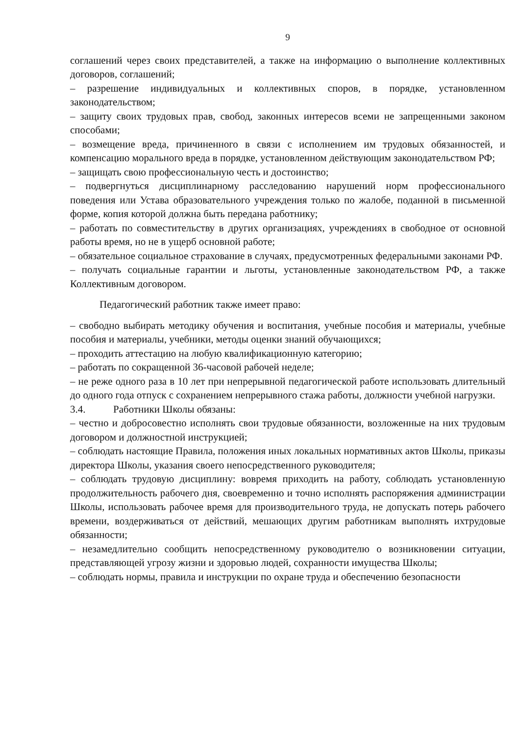9
соглашений через своих представителей, а также на информацию о выполнение коллективных договоров, соглашений;
– разрешение индивидуальных и коллективных споров, в порядке, установленном законодательством;
– защиту своих трудовых прав, свобод, законных интересов всеми не запрещенными законом способами;
– возмещение вреда, причиненного в связи с исполнением им трудовых обязанностей, и компенсацию морального вреда в порядке, установленном действующим законодательством РФ;
– защищать свою профессиональную честь и достоинство;
– подвергнуться дисциплинарному расследованию нарушений норм профессионального поведения или Устава образовательного учреждения только по жалобе, поданной в письменной форме, копия которой должна быть передана работнику;
– работать по совместительству в других организациях, учреждениях в свободное от основной работы время, но не в ущерб основной работе;
– обязательное социальное страхование в случаях, предусмотренных федеральными законами РФ.
– получать социальные гарантии и льготы, установленные законодательством РФ, а также Коллективным договором.
Педагогический работник также имеет право:
– свободно выбирать методику обучения и воспитания, учебные пособия и материалы, учебные пособия и материалы, учебники, методы оценки знаний обучающихся;
– проходить аттестацию на любую квалификационную категорию;
– работать по сокращенной 36-часовой рабочей неделе;
– не реже одного раза в 10 лет при непрерывной педагогической работе использовать длительный до одного года отпуск с сохранением непрерывного стажа работы, должности учебной нагрузки.
3.4. Работники Школы обязаны:
– честно и добросовестно исполнять свои трудовые обязанности, возложенные на них трудовым договором и должностной инструкцией;
– соблюдать настоящие Правила, положения иных локальных нормативных актов Школы, приказы директора Школы, указания своего непосредственного руководителя;
– соблюдать трудовую дисциплину: вовремя приходить на работу, соблюдать установленную продолжительность рабочего дня, своевременно и точно исполнять распоряжения администрации Школы, использовать рабочее время для производительного труда, не допускать потерь рабочего времени, воздерживаться от действий, мешающих другим работникам выполнять ихтрудовые обязанности;
– незамедлительно сообщить непосредственному руководителю о возникновении ситуации, представляющей угрозу жизни и здоровью людей, сохранности имущества Школы;
– соблюдать нормы, правила и инструкции по охране труда и обеспечению безопасности